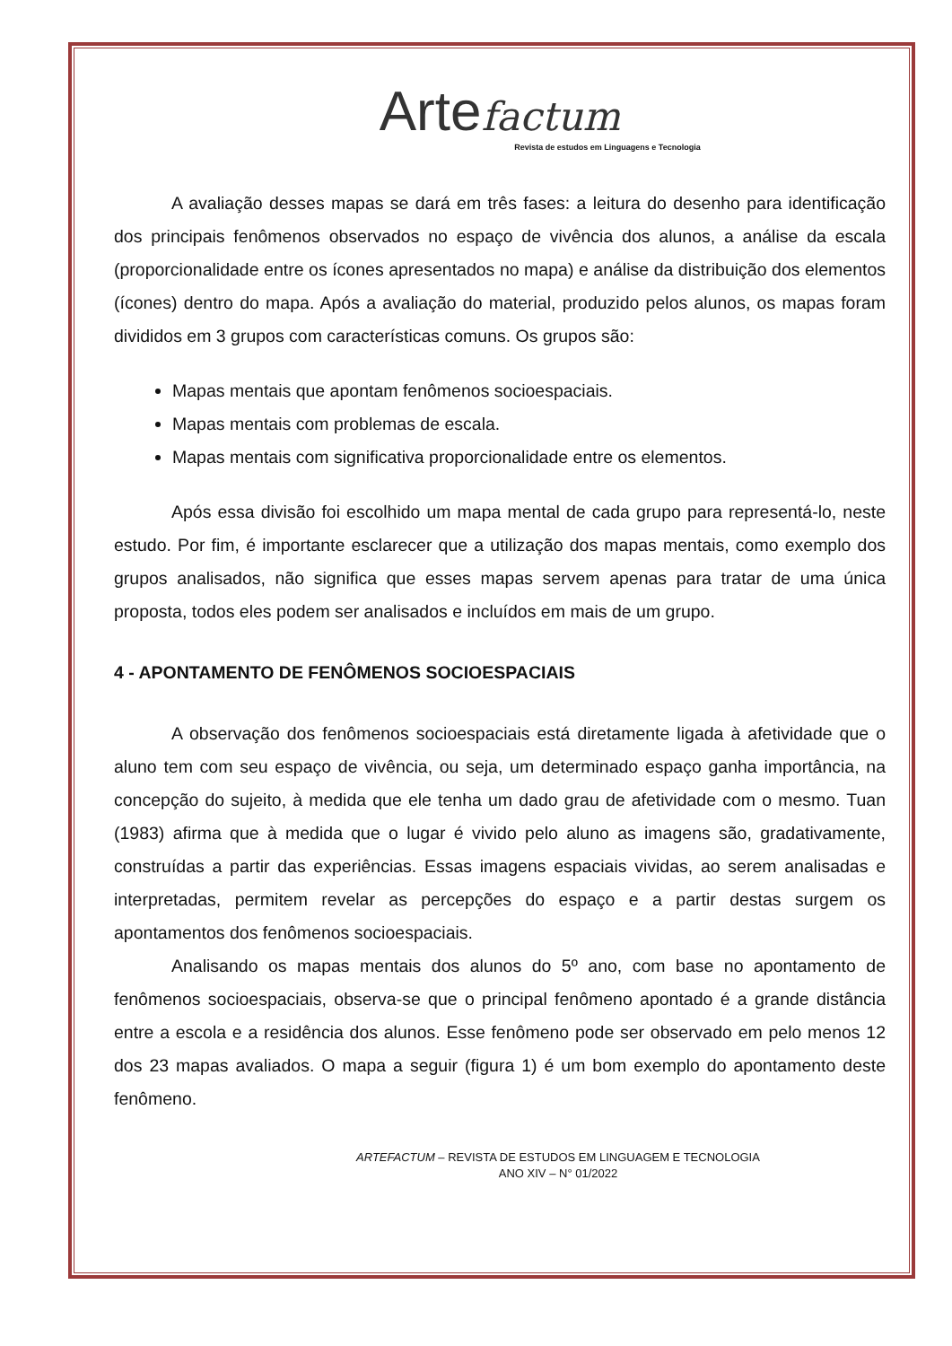Arte factum
Revista de estudos em Linguagens e Tecnologia
A avaliação desses mapas se dará em três fases: a leitura do desenho para identificação dos principais fenômenos observados no espaço de vivência dos alunos, a análise da escala (proporcionalidade entre os ícones apresentados no mapa) e análise da distribuição dos elementos (ícones) dentro do mapa. Após a avaliação do material, produzido pelos alunos, os mapas foram divididos em 3 grupos com características comuns. Os grupos são:
Mapas mentais que apontam fenômenos socioespaciais.
Mapas mentais com problemas de escala.
Mapas mentais com significativa proporcionalidade entre os elementos.
Após essa divisão foi escolhido um mapa mental de cada grupo para representá-lo, neste estudo. Por fim, é importante esclarecer que a utilização dos mapas mentais, como exemplo dos grupos analisados, não significa que esses mapas servem apenas para tratar de uma única proposta, todos eles podem ser analisados e incluídos em mais de um grupo.
4 - APONTAMENTO DE FENÔMENOS SOCIOESPACIAIS
A observação dos fenômenos socioespaciais está diretamente ligada à afetividade que o aluno tem com seu espaço de vivência, ou seja, um determinado espaço ganha importância, na concepção do sujeito, à medida que ele tenha um dado grau de afetividade com o mesmo. Tuan (1983) afirma que à medida que o lugar é vivido pelo aluno as imagens são, gradativamente, construídas a partir das experiências. Essas imagens espaciais vividas, ao serem analisadas e interpretadas, permitem revelar as percepções do espaço e a partir destas surgem os apontamentos dos fenômenos socioespaciais.
Analisando os mapas mentais dos alunos do 5º ano, com base no apontamento de fenômenos socioespaciais, observa-se que o principal fenômeno apontado é a grande distância entre a escola e a residência dos alunos. Esse fenômeno pode ser observado em pelo menos 12 dos 23 mapas avaliados. O mapa a seguir (figura 1) é um bom exemplo do apontamento deste fenômeno.
ARTEFACTUM – REVISTA DE ESTUDOS EM LINGUAGEM E TECNOLOGIA
ANO XIV – N° 01/2022